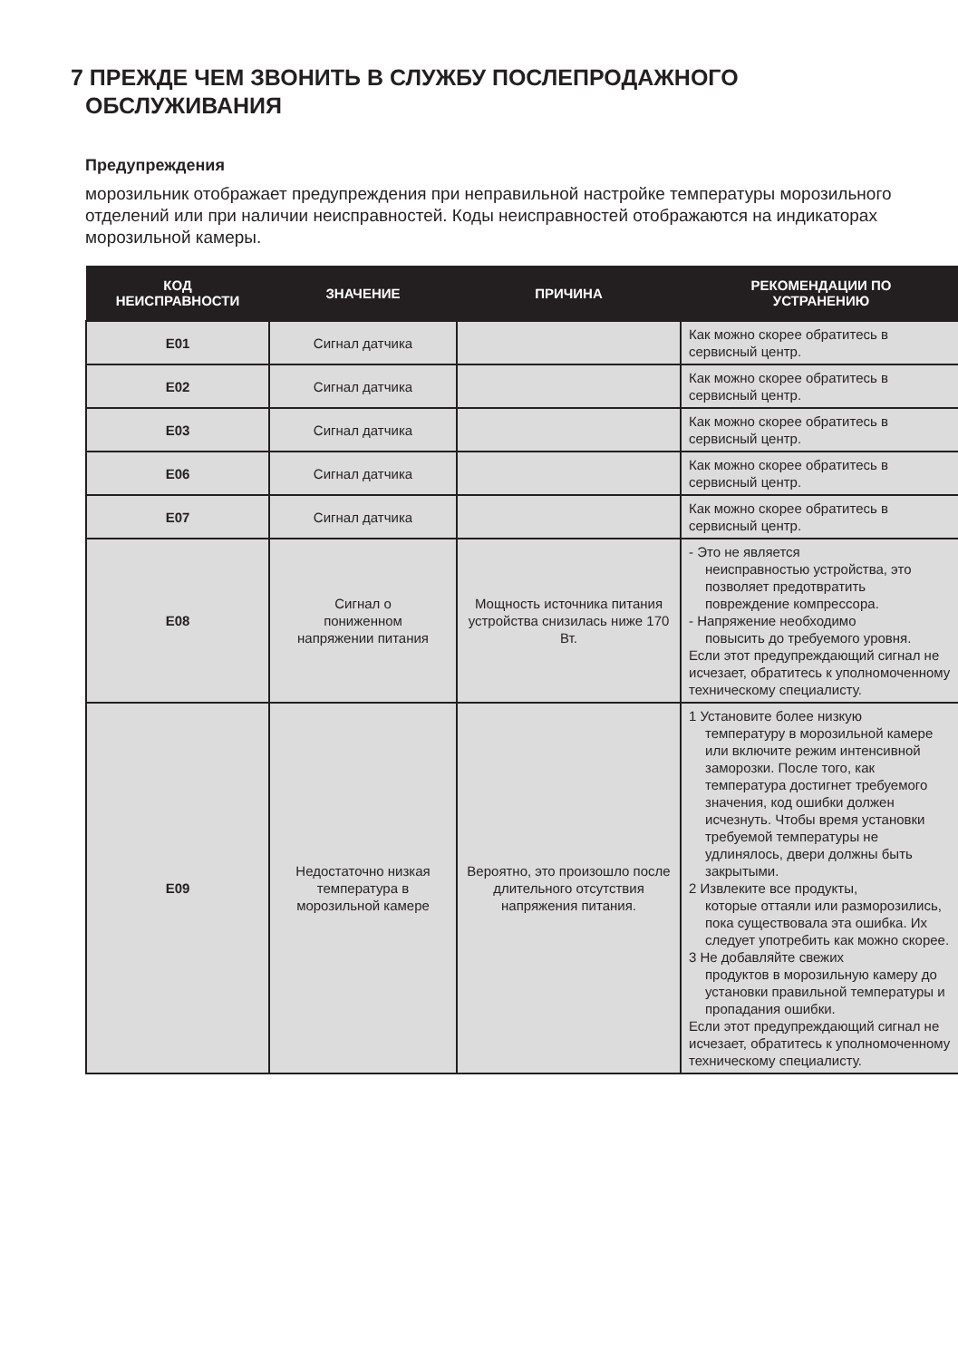7 ПРЕЖДЕ ЧЕМ ЗВОНИТЬ В СЛУЖБУ ПОСЛЕПРОДАЖНОГО
ОБСЛУЖИВАНИЯ
Предупреждения
морозильник отображает предупреждения при неправильной настройке температуры морозильного отделений или при наличии неисправностей. Коды неисправностей отображаются на индикаторах морозильной камеры.
| КОД НЕИСПРАВНОСТИ | ЗНАЧЕНИЕ | ПРИЧИНА | РЕКОМЕНДАЦИИ ПО УСТРАНЕНИЮ |
| --- | --- | --- | --- |
| E01 | Сигнал датчика | | Как можно скорее обратитесь в сервисный центр. |
| E02 | Сигнал датчика | | Как можно скорее обратитесь в сервисный центр. |
| E03 | Сигнал датчика | | Как можно скорее обратитесь в сервисный центр. |
| E06 | Сигнал датчика | | Как можно скорее обратитесь в сервисный центр. |
| E07 | Сигнал датчика | | Как можно скорее обратитесь в сервисный центр. |
| E08 | Сигнал о пониженном напряжении питания | Мощность источника питания устройства снизилась ниже 170 Вт. | - Это не является неисправностью устройства, это позволяет предотвратить повреждение компрессора. - Напряжение необходимо повысить до требуемого уровня. Если этот предупреждающий сигнал не исчезает, обратитесь к уполномоченному техническому специалисту. |
| E09 | Недостаточно низкая температура в морозильной камере | Вероятно, это произошло после длительного отсутствия напряжения питания. | 1 Установите более низкую температуру в морозильной камере или включите режим интенсивной заморозки. После того, как температура достигнет требуемого значения, код ошибки должен исчезнуть. Чтобы время установки требуемой температуры не удлинялось, двери должны быть закрытыми. 2 Извлеките все продукты, которые оттаяли или разморозились, пока существовала эта ошибка. Их следует употребить как можно скорее. 3 Не добавляйте свежих продуктов в морозильную камеру до установки правильной температуры и пропадания ошибки. Если этот предупреждающий сигнал не исчезает, обратитесь к уполномоченному техническому специалисту. |